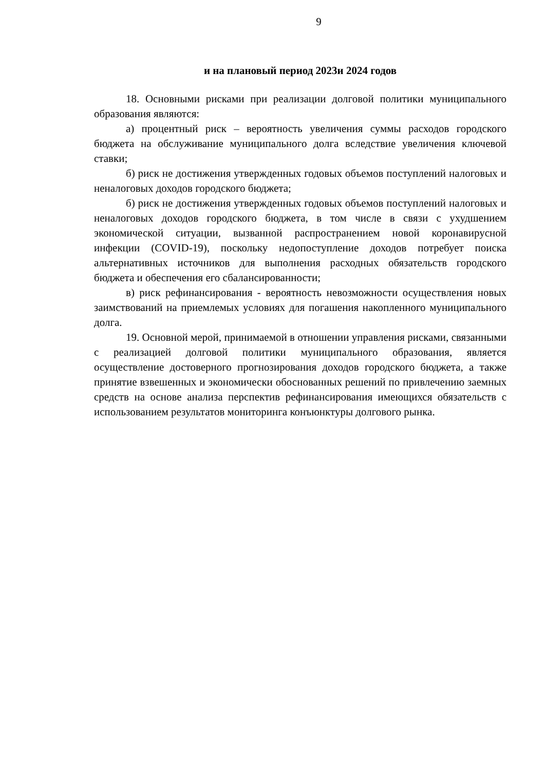9
и на плановый период 2023и 2024 годов
18. Основными рисками при реализации долговой политики муниципального образования являются:
а) процентный риск – вероятность увеличения суммы расходов городского бюджета на обслуживание муниципального долга вследствие увеличения ключевой ставки;
б) риск не достижения утвержденных годовых объемов поступлений налоговых и неналоговых доходов городского бюджета;
б) риск не достижения утвержденных годовых объемов поступлений налоговых и неналоговых доходов городского бюджета, в том числе в связи с ухудшением экономической ситуации, вызванной распространением новой коронавирусной инфекции (COVID-19), поскольку недопоступление доходов потребует поиска альтернативных источников для выполнения расходных обязательств городского бюджета и обеспечения его сбалансированности;
в) риск рефинансирования - вероятность невозможности осуществления новых заимствований на приемлемых условиях для погашения накопленного муниципального долга.
19. Основной мерой, принимаемой в отношении управления рисками, связанными с реализацией долговой политики муниципального образования, является осуществление достоверного прогнозирования доходов городского бюджета, а также принятие взвешенных и экономически обоснованных решений по привлечению заемных средств на основе анализа перспектив рефинансирования имеющихся обязательств с использованием результатов мониторинга конъюнктуры долгового рынка.